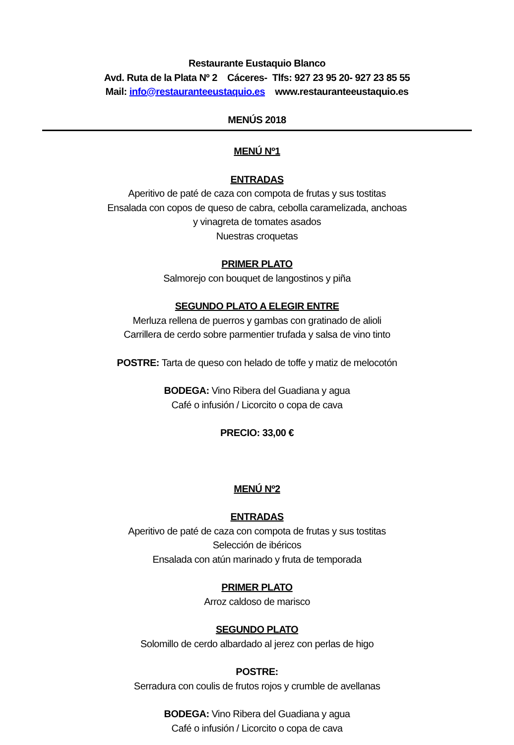Restaurante Eustaquio Blanco
Avd. Ruta de la Plata Nº 2 Cáceres- Tlfs: 927 23 95 20- 927 23 85 55
Mail: info@restauranteeustaquio.es www.restauranteeustaquio.es
MENÚS 2018
MENÚ Nº1
ENTRADAS
Aperitivo de paté de caza con compota de frutas y sus tostitas
Ensalada con copos de queso de cabra, cebolla caramelizada, anchoas
y vinagreta de tomates asados
Nuestras croquetas
PRIMER PLATO
Salmorejo con bouquet de langostinos y piña
SEGUNDO PLATO A ELEGIR ENTRE
Merluza rellena de puerros y gambas con gratinado de alioli
Carrillera de cerdo sobre parmentier trufada y salsa de vino tinto
POSTRE: Tarta de queso con helado de toffe y matiz de melocotón
BODEGA: Vino Ribera del Guadiana y agua
Café o infusión / Licorcito o copa de cava
PRECIO: 33,00 €
MENÚ Nº2
ENTRADAS
Aperitivo de paté de caza con compota de frutas y sus tostitas
Selección de ibéricos
Ensalada con atún marinado y fruta de temporada
PRIMER PLATO
Arroz caldoso de marisco
SEGUNDO PLATO
Solomillo de cerdo albardado al jerez con perlas de higo
POSTRE:
Serradura con coulis de frutos rojos y crumble de avellanas
BODEGA: Vino Ribera del Guadiana y agua
Café o infusión / Licorcito o copa de cava